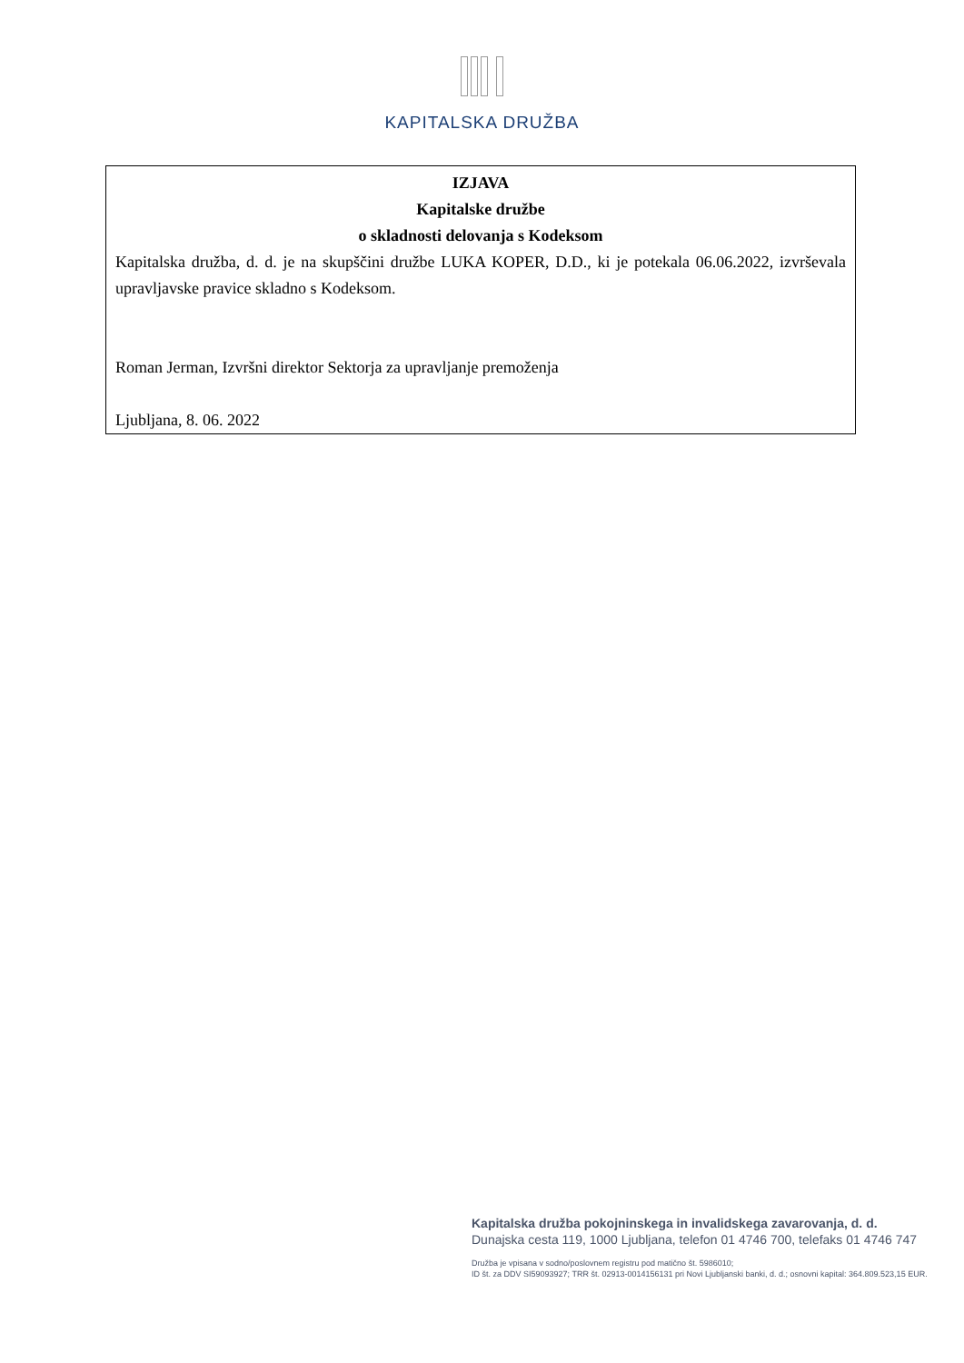KAPITALSKA DRUŽBA
IZJAVA
Kapitalske družbe
o skladnosti delovanja s Kodeksom
Kapitalska družba, d. d. je na skupščini družbe LUKA KOPER, D.D., ki je potekala 06.06.2022, izvrševala upravljavske pravice skladno s Kodeksom.
Roman Jerman, Izvršni direktor Sektorja za upravljanje premoženja
Ljubljana, 8. 06. 2022
Kapitalska družba pokojninskega in invalidskega zavarovanja, d. d.
Dunajska cesta 119, 1000 Ljubljana, telefon 01 4746 700, telefaks 01 4746 747
Družba je vpisana v sodno/poslovnem registru pod matično št. 5986010;
ID št. za DDV SI59093927; TRR št. 02913-0014156131 pri Novi Ljubljanski banki, d. d.; osnovni kapital: 364.809.523,15 EUR.